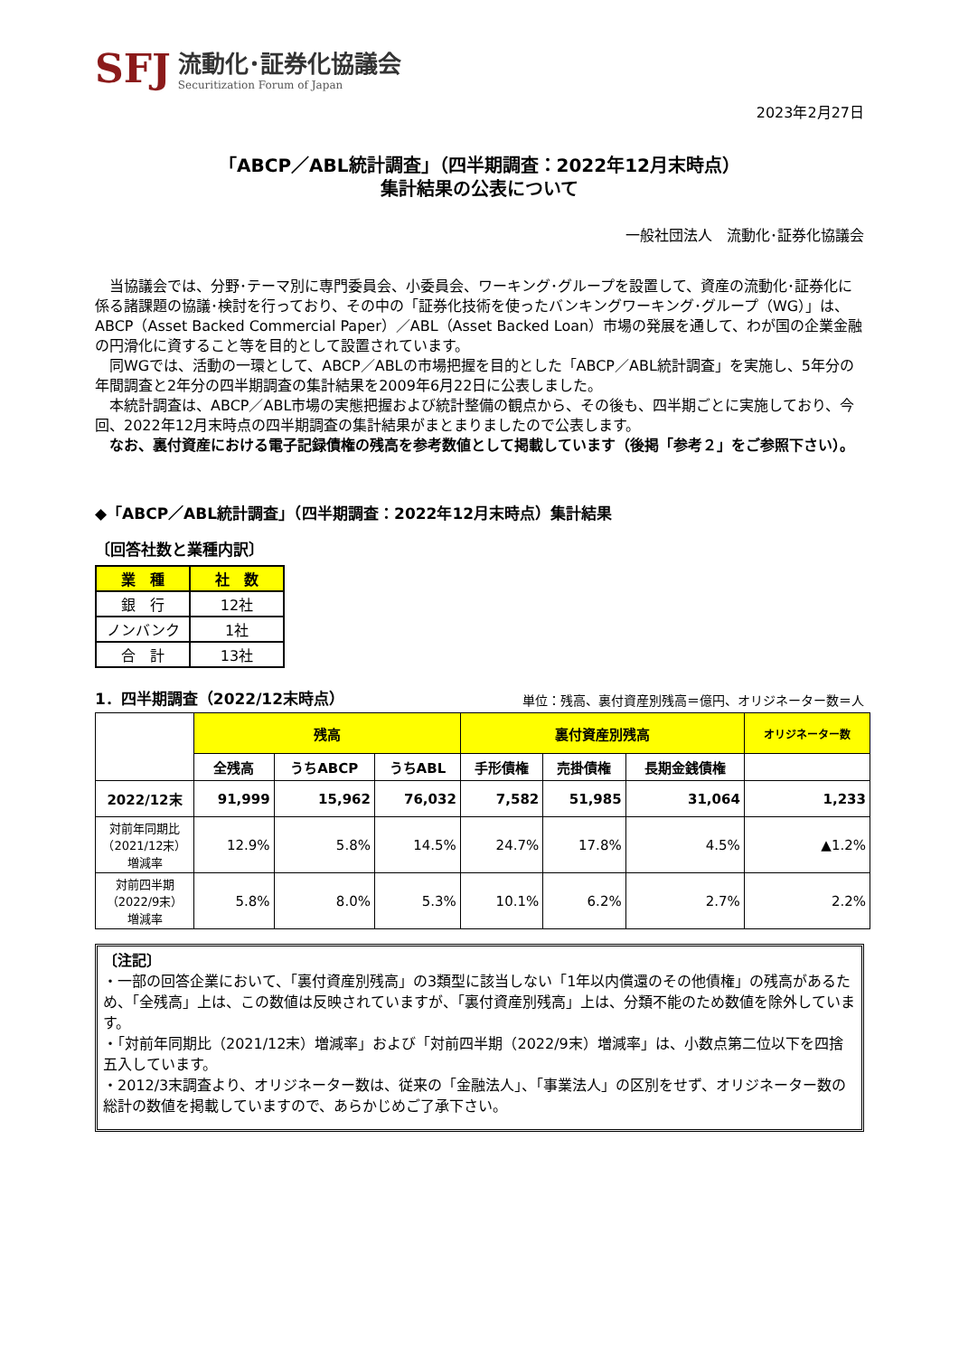SFJ
流動化･証券化協議会
Securitization Forum of Japan
2023年2月27日
「ABCP／ABL統計調査」（四半期調査：2022年12月末時点）
集計結果の公表について
一般社団法人　流動化･証券化協議会
　当協議会では、分野･テーマ別に専門委員会、小委員会、ワーキング･グループを設置して、資産の流動化･証券化に係る諸課題の協議･検討を行っており、その中の「証券化技術を使ったバンキングワーキング･グループ（WG）」は、ABCP（Asset Backed Commercial Paper）／ABL（Asset Backed Loan）市場の発展を通して、わが国の企業金融の円滑化に資すること等を目的として設置されています。
　同WGでは、活動の一環として、ABCP／ABLの市場把握を目的とした「ABCP／ABL統計調査」を実施し、5年分の年間調査と2年分の四半期調査の集計結果を2009年6月22日に公表しました。
　本統計調査は、ABCP／ABL市場の実態把握および統計整備の観点から、その後も、四半期ごとに実施しており、今回、2022年12月末時点の四半期調査の集計結果がまとまりましたので公表します。
　なお、裏付資産における電子記録債権の残高を参考数値として掲載しています（後掲「参考２」をご参照下さい）。
◆「ABCP／ABL統計調査」（四半期調査：2022年12月末時点）集計結果
〔回答社数と業種内訳〕
| 業 種 | 社 数 |
| --- | --- |
| 銀 行 | 12社 |
| ノンバンク | 1社 |
| 合 計 | 13社 |
1．四半期調査（2022/12末時点）
単位：残高、裏付資産別残高＝億円、オリジネーター数＝人
| | 残高 | | | 裏付資産別残高 | | | オリジネーター数 |
| --- | --- | --- | --- | --- | --- | --- | --- |
| | 全残高 | うちABCP | うちABL | 手形債権 | 売掛債権 | 長期金銭債権 | |
| 2022/12末 | 91,999 | 15,962 | 76,032 | 7,582 | 51,985 | 31,064 | 1,233 |
| 対前年同期比 （2021/12末） 増減率 | 12.9% | 5.8% | 14.5% | 24.7% | 17.8% | 4.5% | ▲1.2% |
| 対前四半期 （2022/9末） 増減率 | 5.8% | 8.0% | 5.3% | 10.1% | 6.2% | 2.7% | 2.2% |
〔注記〕
・一部の回答企業において、「裏付資産別残高」の3類型に該当しない「1年以内償還のその他債権」の残高があるため、「全残高」上は、この数値は反映されていますが、「裏付資産別残高」上は、分類不能のため数値を除外しています。
・「対前年同期比（2021/12末）増減率」および「対前四半期（2022/9末）増減率」は、小数点第二位以下を四捨五入しています。
・2012/3末調査より、オリジネーター数は、従来の「金融法人」、「事業法人」の区別をせず、オリジネーター数の総計の数値を掲載していますので、あらかじめご了承下さい。